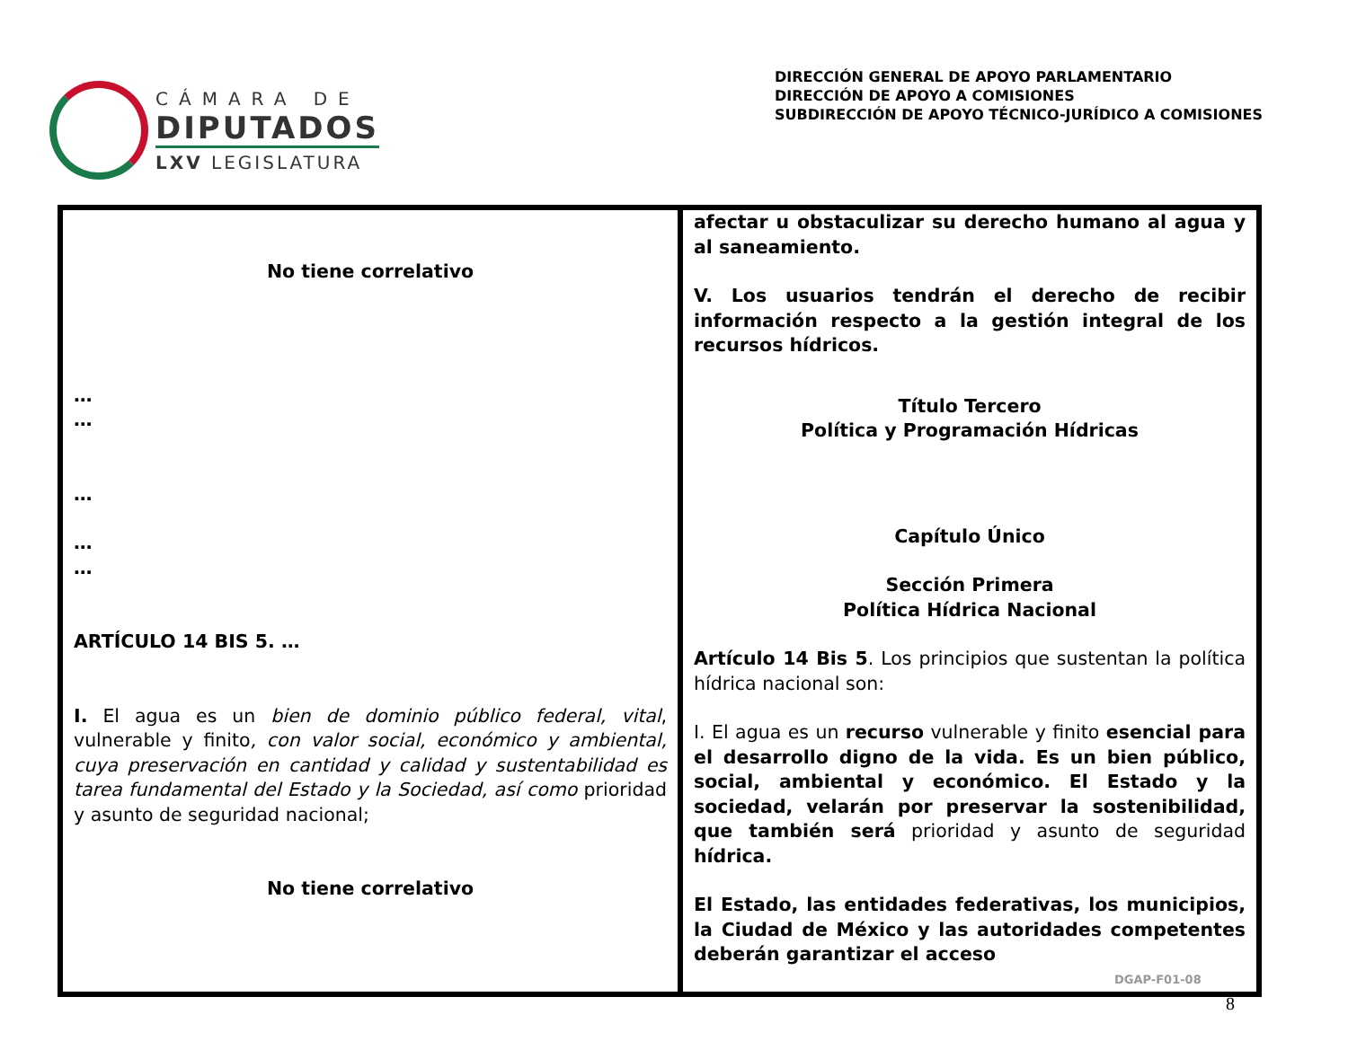CÁMARA DE
DIPUTADOS
LXV LEGISLATURA
DIRECCIÓN GENERAL DE APOYO PARLAMENTARIO
DIRECCIÓN DE APOYO A COMISIONES
SUBDIRECCIÓN DE APOYO TÉCNICO-JURÍDICO A COMISIONES
| No tiene correlativo … … … … … ARTÍCULO 14 BIS 5. … I. El agua es un bien de dominio público federal, vital , vulnerable y finito , con valor social, económico y ambiental, cuya preservación en cantidad y calidad y sustentabilidad es tarea fundamental del Estado y la Sociedad, así como prioridad y asunto de seguridad nacional; No tiene correlativo | afectar u obstaculizar su derecho humano al agua y al saneamiento. V. Los usuarios tendrán el derecho de recibir información respecto a la gestión integral de los recursos hídricos. Título Tercero Política y Programación Hídricas Capítulo Único Sección Primera Política Hídrica Nacional Artículo 14 Bis 5 . Los principios que sustentan la política hídrica nacional son: I. El agua es un recurso vulnerable y finito esencial para el desarrollo digno de la vida. Es un bien público, social, ambiental y económico. El Estado y la sociedad, velarán por preservar la sostenibilidad, que también será prioridad y asunto de seguridad hídrica. El Estado, las entidades federativas, los municipios, la Ciudad de México y las autoridades competentes deberán garantizar el acceso |
DGAP-F01-08
8